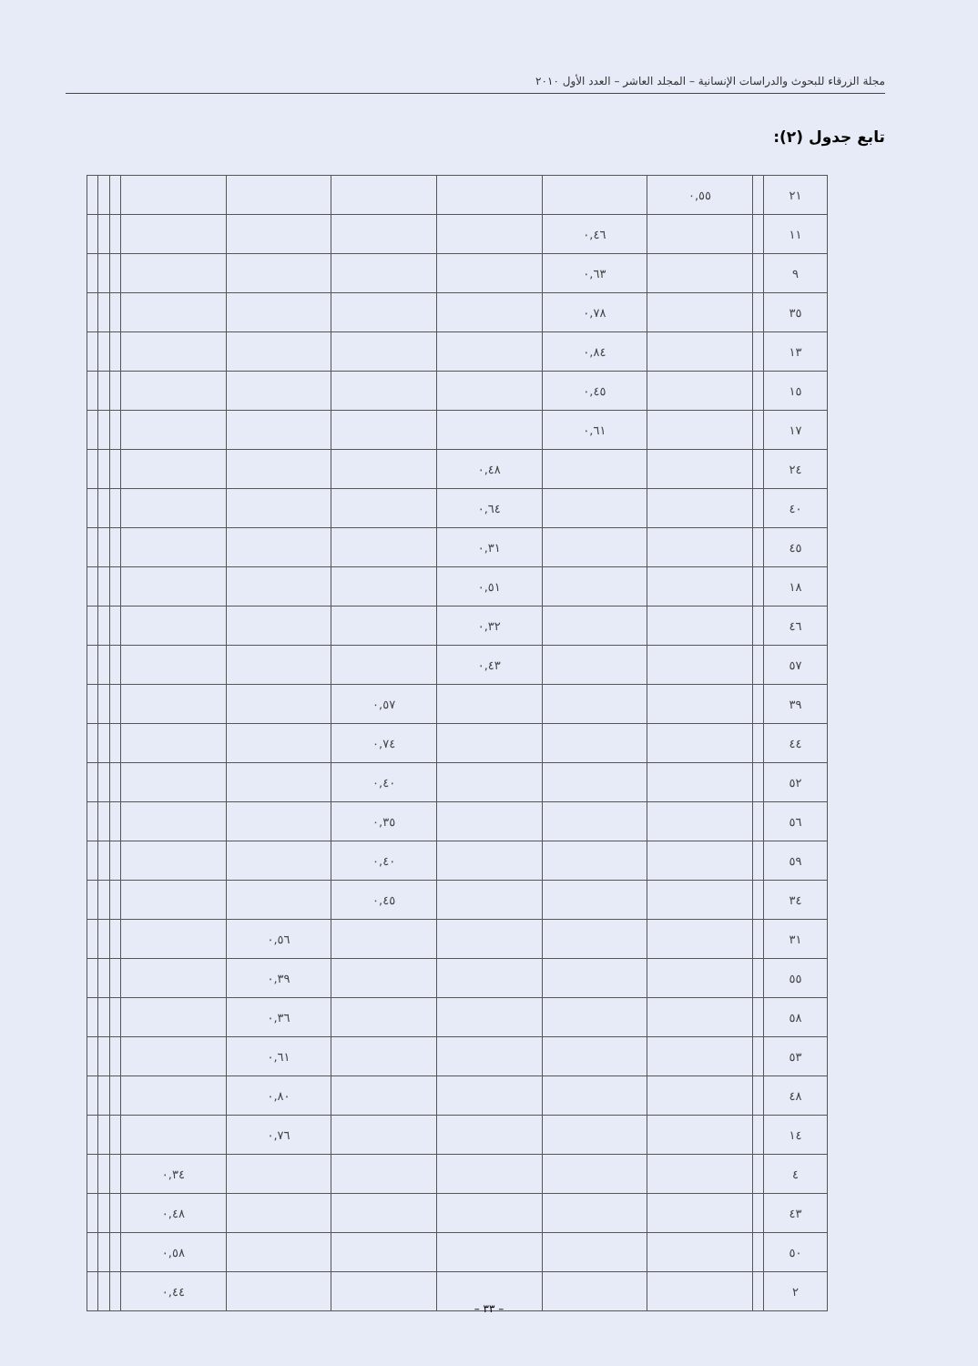مجلة الزرقاء للبحوث والدراسات الإنسانية – المجلد العاشر – العدد الأول ٢٠١٠
تابع جدول (٢):
| ٢١ | | ٠,٥٥ | | | | | | | | |
| ١١ | | | ٠,٤٦ | | | | | | | |
| ٩ | | | ٠,٦٣ | | | | | | | |
| ٣٥ | | | ٠,٧٨ | | | | | | | |
| ١٣ | | | ٠,٨٤ | | | | | | | |
| ١٥ | | | ٠,٤٥ | | | | | | | |
| ١٧ | | | ٠,٦١ | | | | | | | |
| ٢٤ | | | | ٠,٤٨ | | | | | | |
| ٤٠ | | | | ٠,٦٤ | | | | | | |
| ٤٥ | | | | ٠,٣١ | | | | | | |
| ١٨ | | | | ٠,٥١ | | | | | | |
| ٤٦ | | | | ٠,٣٢ | | | | | | |
| ٥٧ | | | | ٠,٤٣ | | | | | | |
| ٣٩ | | | | | ٠,٥٧ | | | | | |
| ٤٤ | | | | | ٠,٧٤ | | | | | |
| ٥٢ | | | | | ٠,٤٠ | | | | | |
| ٥٦ | | | | | ٠,٣٥ | | | | | |
| ٥٩ | | | | | ٠,٤٠ | | | | | |
| ٣٤ | | | | | ٠,٤٥ | | | | | |
| ٣١ | | | | | | ٠,٥٦ | | | | |
| ٥٥ | | | | | | ٠,٣٩ | | | | |
| ٥٨ | | | | | | ٠,٣٦ | | | | |
| ٥٣ | | | | | | ٠,٦١ | | | | |
| ٤٨ | | | | | | ٠,٨٠ | | | | |
| ١٤ | | | | | | ٠,٧٦ | | | | |
| ٤ | | | | | | | ٠,٣٤ | | | |
| ٤٣ | | | | | | | ٠,٤٨ | | | |
| ٥٠ | | | | | | | ٠,٥٨ | | | |
| ٢ | | | | | | | ٠,٤٤ | | | |
– ٣٣ –